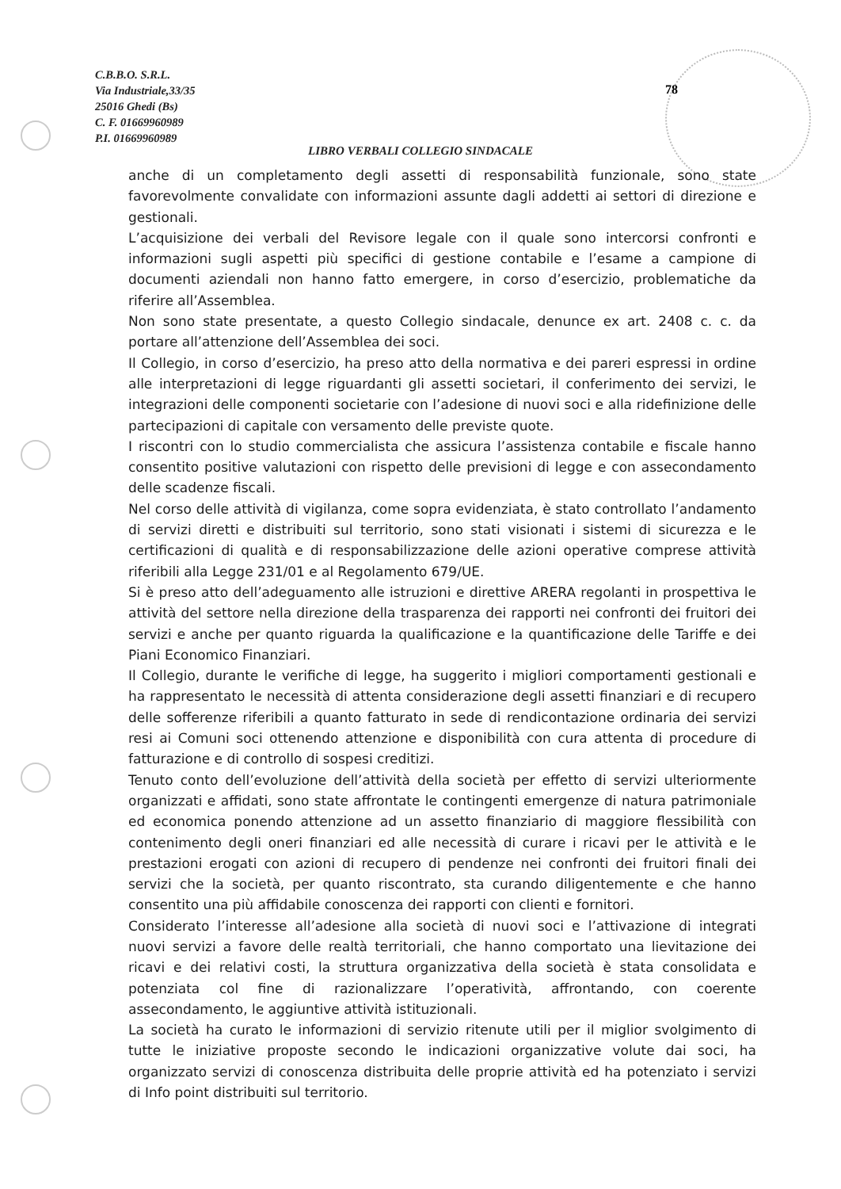C.B.B.O. S.R.L.
Via Industriale,33/35
25016 Ghedi (Bs)
C. F. 01669960989
P.I. 01669960989
78
LIBRO VERBALI COLLEGIO SINDACALE
anche di un completamento degli assetti di responsabilità funzionale, sono state favorevolmente convalidate con informazioni assunte dagli addetti ai settori di direzione e gestionali.
L’acquisizione dei verbali del Revisore legale con il quale sono intercorsi confronti e informazioni sugli aspetti più specifici di gestione contabile e l’esame a campione di documenti aziendali non hanno fatto emergere, in corso d’esercizio, problematiche da riferire all’Assemblea.
Non sono state presentate, a questo Collegio sindacale, denunce ex art. 2408 c. c. da portare all’attenzione dell’Assemblea dei soci.
Il Collegio, in corso d’esercizio, ha preso atto della normativa e dei pareri espressi in ordine alle interpretazioni di legge riguardanti gli assetti societari, il conferimento dei servizi, le integrazioni delle componenti societarie con l’adesione di nuovi soci e alla ridefinizione delle partecipazioni di capitale con versamento delle previste quote.
I riscontri con lo studio commercialista che assicura l’assistenza contabile e fiscale hanno consentito positive valutazioni con rispetto delle previsioni di legge e con assecondamento delle scadenze fiscali.
Nel corso delle attività di vigilanza, come sopra evidenziata, è stato controllato l’andamento di servizi diretti e distribuiti sul territorio, sono stati visionati i sistemi di sicurezza e le certificazioni di qualità e di responsabilizzazione delle azioni operative comprese attività riferibili alla Legge 231/01 e al Regolamento 679/UE.
Si è preso atto dell’adeguamento alle istruzioni e direttive ARERA regolanti in prospettiva le attività del settore nella direzione della trasparenza dei rapporti nei confronti dei fruitori dei servizi e anche per quanto riguarda la qualificazione e la quantificazione delle Tariffe e dei Piani Economico Finanziari.
Il Collegio, durante le verifiche di legge, ha suggerito i migliori comportamenti gestionali e ha rappresentato le necessità di attenta considerazione degli assetti finanziari e di recupero delle sofferenze riferibili a quanto fatturato in sede di rendicontazione ordinaria dei servizi resi ai Comuni soci ottenendo attenzione e disponibilità con cura attenta di procedure di fatturazione e di controllo di sospesi creditizi.
Tenuto conto dell’evoluzione dell’attività della società per effetto di servizi ulteriormente organizzati e affidati, sono state affrontate le contingenti emergenze di natura patrimoniale ed economica ponendo attenzione ad un assetto finanziario di maggiore flessibilità con contenimento degli oneri finanziari ed alle necessità di curare i ricavi per le attività e le prestazioni erogati con azioni di recupero di pendenze nei confronti dei fruitori finali dei servizi che la società, per quanto riscontrato, sta curando diligentemente e che hanno consentito una più affidabile conoscenza dei rapporti con clienti e fornitori.
Considerato l’interesse all’adesione alla società di nuovi soci e l’attivazione di integrati nuovi servizi a favore delle realtà territoriali, che hanno comportato una lievitazione dei ricavi e dei relativi costi, la struttura organizzativa della società è stata consolidata e potenziata col fine di razionalizzare l’operatività, affrontando, con coerente assecondamento, le aggiuntive attività istituzionali.
La società ha curato le informazioni di servizio ritenute utili per il miglior svolgimento di tutte le iniziative proposte secondo le indicazioni organizzative volute dai soci, ha organizzato servizi di conoscenza distribuita delle proprie attività ed ha potenziato i servizi di Info point distribuiti sul territorio.